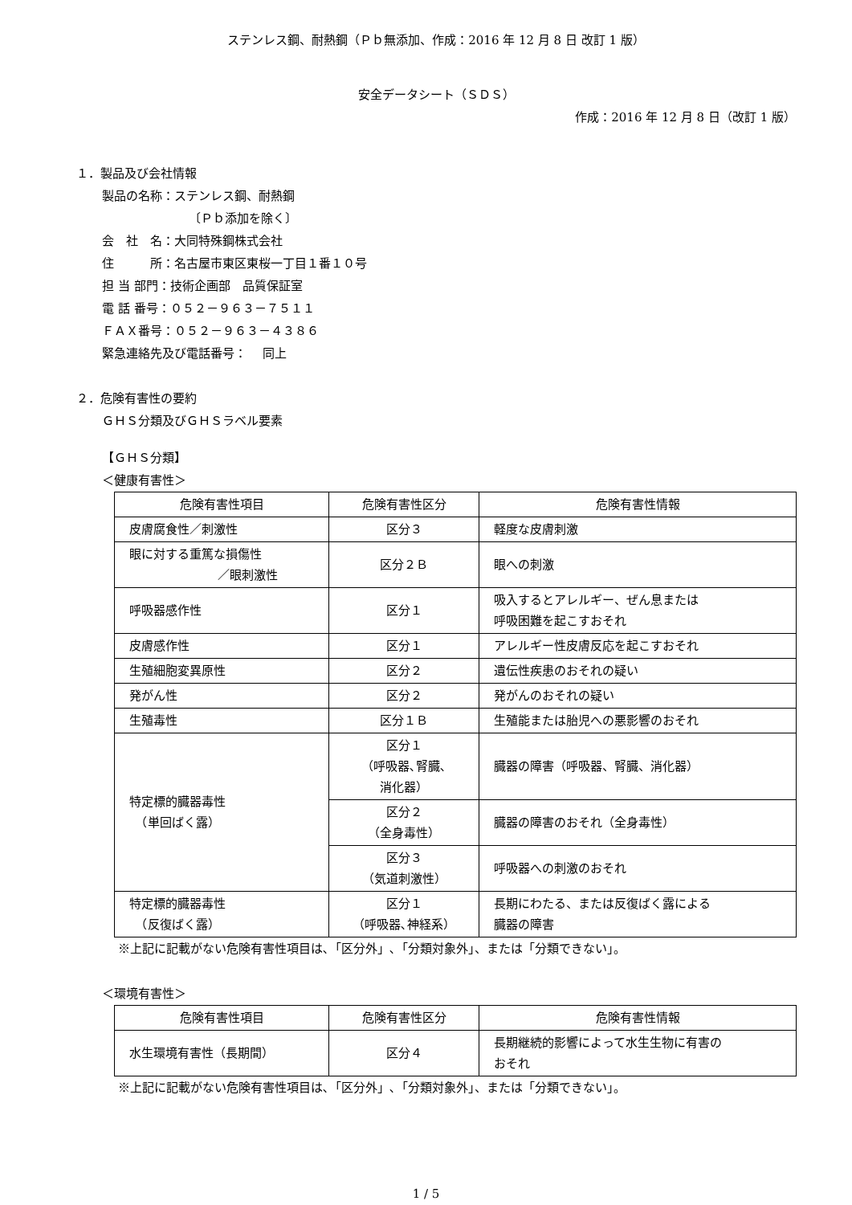ステンレス鋼、耐熱鋼（Ｐｂ無添加、作成：2016 年 12 月 8 日 改訂 1 版）
安全データシート（ＳＤＳ）
作成：2016 年 12 月 8 日（改訂 1 版）
１．製品及び会社情報
製品の名称：ステンレス鋼、耐熱鋼
〔Ｐｂ添加を除く〕
会　社　名：大同特殊鋼株式会社
住　　　所：名古屋市東区東桜一丁目１番１０号
担 当 部門：技術企画部　品質保証室
電 話 番号：０５２－９６３－７５１１
ＦＡＸ番号：０５２－９６３－４３８６
緊急連絡先及び電話番号：　 同上
２．危険有害性の要約
ＧＨＳ分類及びＧＨＳラベル要素
【ＧＨＳ分類】
＜健康有害性＞
| 危険有害性項目 | 危険有害性区分 | 危険有害性情報 |
| --- | --- | --- |
| 皮膚腐食性／刺激性 | 区分３ | 軽度な皮膚刺激 |
| 眼に対する重篤な損傷性 ／眼刺激性 | 区分２Ｂ | 眼への刺激 |
| 呼吸器感作性 | 区分１ | 吸入するとアレルギー、ぜん息または 呼吸困難を起こすおそれ |
| 皮膚感作性 | 区分１ | アレルギー性皮膚反応を起こすおそれ |
| 生殖細胞変異原性 | 区分２ | 遺伝性疾患のおそれの疑い |
| 発がん性 | 区分２ | 発がんのおそれの疑い |
| 生殖毒性 | 区分１Ｂ | 生殖能または胎児への悪影響のおそれ |
| 特定標的臓器毒性 （単回ばく露） | 区分１ （呼吸器､腎臓､ 消化器） | 臓器の障害（呼吸器、腎臓、消化器） |
| | 区分２ （全身毒性） | 臓器の障害のおそれ（全身毒性） |
| | 区分３ （気道刺激性） | 呼吸器への刺激のおそれ |
| 特定標的臓器毒性 （反復ばく露） | 区分１ （呼吸器､神経系） | 長期にわたる、または反復ばく露による 臓器の障害 |
※上記に記載がない危険有害性項目は､「区分外」､「分類対象外」、または「分類できない」。
＜環境有害性＞
| 危険有害性項目 | 危険有害性区分 | 危険有害性情報 |
| --- | --- | --- |
| 水生環境有害性（長期間） | 区分４ | 長期継続的影響によって水生生物に有害の おそれ |
※上記に記載がない危険有害性項目は､「区分外」､「分類対象外」、または「分類できない」。
1 / 5